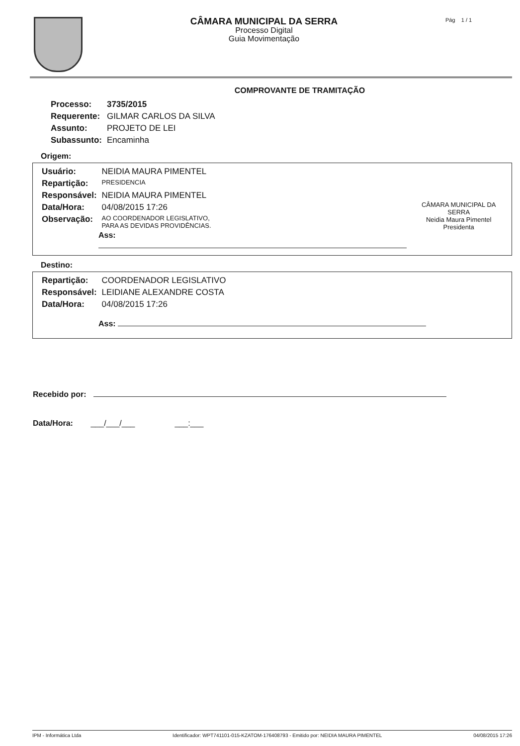CÂMARA MUNICIPAL DA SERRA
Processo Digital
Guia Movimentação
Pág 1 / 1
COMPROVANTE DE TRAMITAÇÃO
| Processo: | 3735/2015 |
| Requerente: | GILMAR CARLOS DA SILVA |
| Assunto: | PROJETO DE LEI |
| Subassunto: | Encaminha |
Origem:
| Usuário: | NEIDIA MAURA PIMENTEL |
| Repartição: | PRESIDENCIA |
| Responsável: | NEIDIA MAURA PIMENTEL |
| Data/Hora: | 04/08/2015 17:26 |
| Observação: | AO COORDENADOR LEGISLATIVO, PARA AS DEVIDAS PROVIDÊNCIAS. |
Ass:
CÂMARA MUNICIPAL DA SERRA
Neidia Maura Pimentel
Presidenta
Destino:
| Repartição: | COORDENADOR LEGISLATIVO |
| Responsável: | LEIDIANE ALEXANDRE COSTA |
| Data/Hora: | 04/08/2015 17:26 |
Ass:
Recebido por:
Data/Hora: ___/___/___ ___:___
IPM - Informática Ltda Identificador: WPT741101-015-KZATOM-176408793 - Emitido por: NEIDIA MAURA PIMENTEL 04/08/2015 17:26